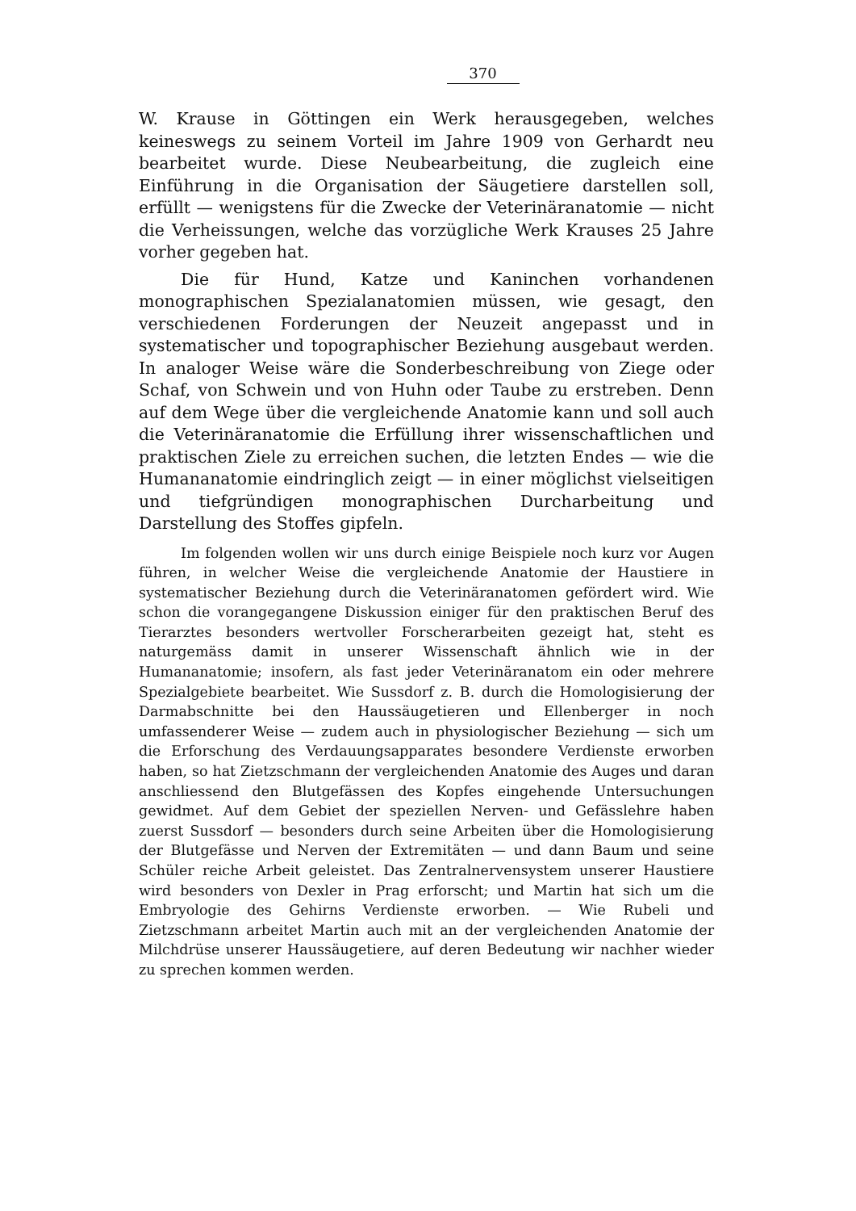370
W. Krause in Göttingen ein Werk herausgegeben, welches keineswegs zu seinem Vorteil im Jahre 1909 von Gerhardt neu bearbeitet wurde. Diese Neubearbeitung, die zugleich eine Einführung in die Organisation der Säugetiere darstellen soll, erfüllt — wenigstens für die Zwecke der Veterinäranatomie — nicht die Verheissungen, welche das vorzügliche Werk Krauses 25 Jahre vorher gegeben hat.
Die für Hund, Katze und Kaninchen vorhandenen monographischen Spezialanatomien müssen, wie gesagt, den verschiedenen Forderungen der Neuzeit angepasst und in systematischer und topographischer Beziehung ausgebaut werden. In analoger Weise wäre die Sonderbeschreibung von Ziege oder Schaf, von Schwein und von Huhn oder Taube zu erstreben. Denn auf dem Wege über die vergleichende Anatomie kann und soll auch die Veterinäranatomie die Erfüllung ihrer wissenschaftlichen und praktischen Ziele zu erreichen suchen, die letzten Endes — wie die Humananatomie eindringlich zeigt — in einer möglichst vielseitigen und tiefgründigen monographischen Durcharbeitung und Darstellung des Stoffes gipfeln.
Im folgenden wollen wir uns durch einige Beispiele noch kurz vor Augen führen, in welcher Weise die vergleichende Anatomie der Haustiere in systematischer Beziehung durch die Veterinäranatomen gefördert wird. Wie schon die vorangegangene Diskussion einiger für den praktischen Beruf des Tierarztes besonders wertvoller Forscherarbeiten gezeigt hat, steht es naturgemäss damit in unserer Wissenschaft ähnlich wie in der Humananatomie; insofern, als fast jeder Veterinäranatom ein oder mehrere Spezialgebiete bearbeitet. Wie Sussdorf z. B. durch die Homologisierung der Darmabschnitte bei den Haussäugetieren und Ellenberger in noch umfassenderer Weise — zudem auch in physiologischer Beziehung — sich um die Erforschung des Verdauungsapparates besondere Verdienste erworben haben, so hat Zietzschmann der vergleichenden Anatomie des Auges und daran anschliessend den Blutgefässen des Kopfes eingehende Untersuchungen gewidmet. Auf dem Gebiet der speziellen Nerven- und Gefässlehre haben zuerst Sussdorf — besonders durch seine Arbeiten über die Homologisierung der Blutgefässe und Nerven der Extremitäten — und dann Baum und seine Schüler reiche Arbeit geleistet. Das Zentralnervensystem unserer Haustiere wird besonders von Dexler in Prag erforscht; und Martin hat sich um die Embryologie des Gehirns Verdienste erworben. — Wie Rubeli und Zietzschmann arbeitet Martin auch mit an der vergleichenden Anatomie der Milchdrüse unserer Haussäugetiere, auf deren Bedeutung wir nachher wieder zu sprechen kommen werden.